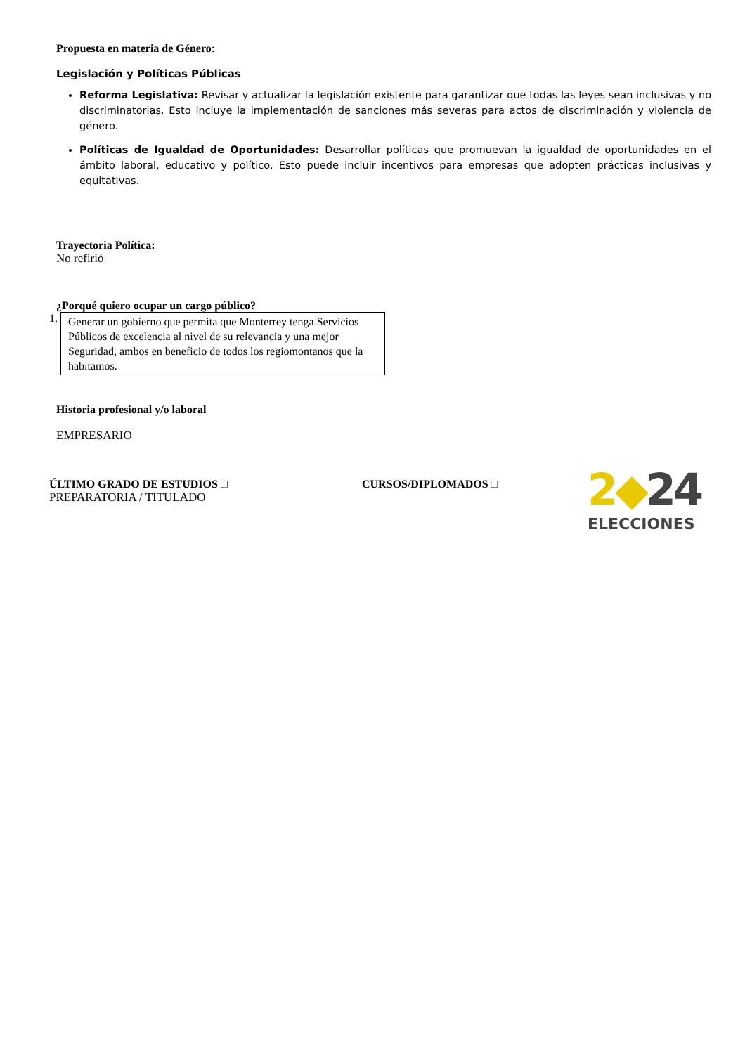Propuesta en materia de Género:
Legislación y Políticas Públicas
Reforma Legislativa: Revisar y actualizar la legislación existente para garantizar que todas las leyes sean inclusivas y no discriminatorias. Esto incluye la implementación de sanciones más severas para actos de discriminación y violencia de género.
Políticas de Igualdad de Oportunidades: Desarrollar políticas que promuevan la igualdad de oportunidades en el ámbito laboral, educativo y político. Esto puede incluir incentivos para empresas que adopten prácticas inclusivas y equitativas.
Trayectoria Política:
No refirió
¿Porqué quiero ocupar un cargo público?
1.
Generar un gobierno que permita que Monterrey tenga Servicios Públicos de excelencia al nivel de su relevancia y una mejor Seguridad, ambos en beneficio de todos los regiomontanos que la habitamos.
Historia profesional y/o laboral
EMPRESARIO
ÚLTIMO GRADO DE ESTUDIOS □
PREPARATORIA / TITULADO
CURSOS/DIPLOMADOS □
2◆24
ELECCIONES